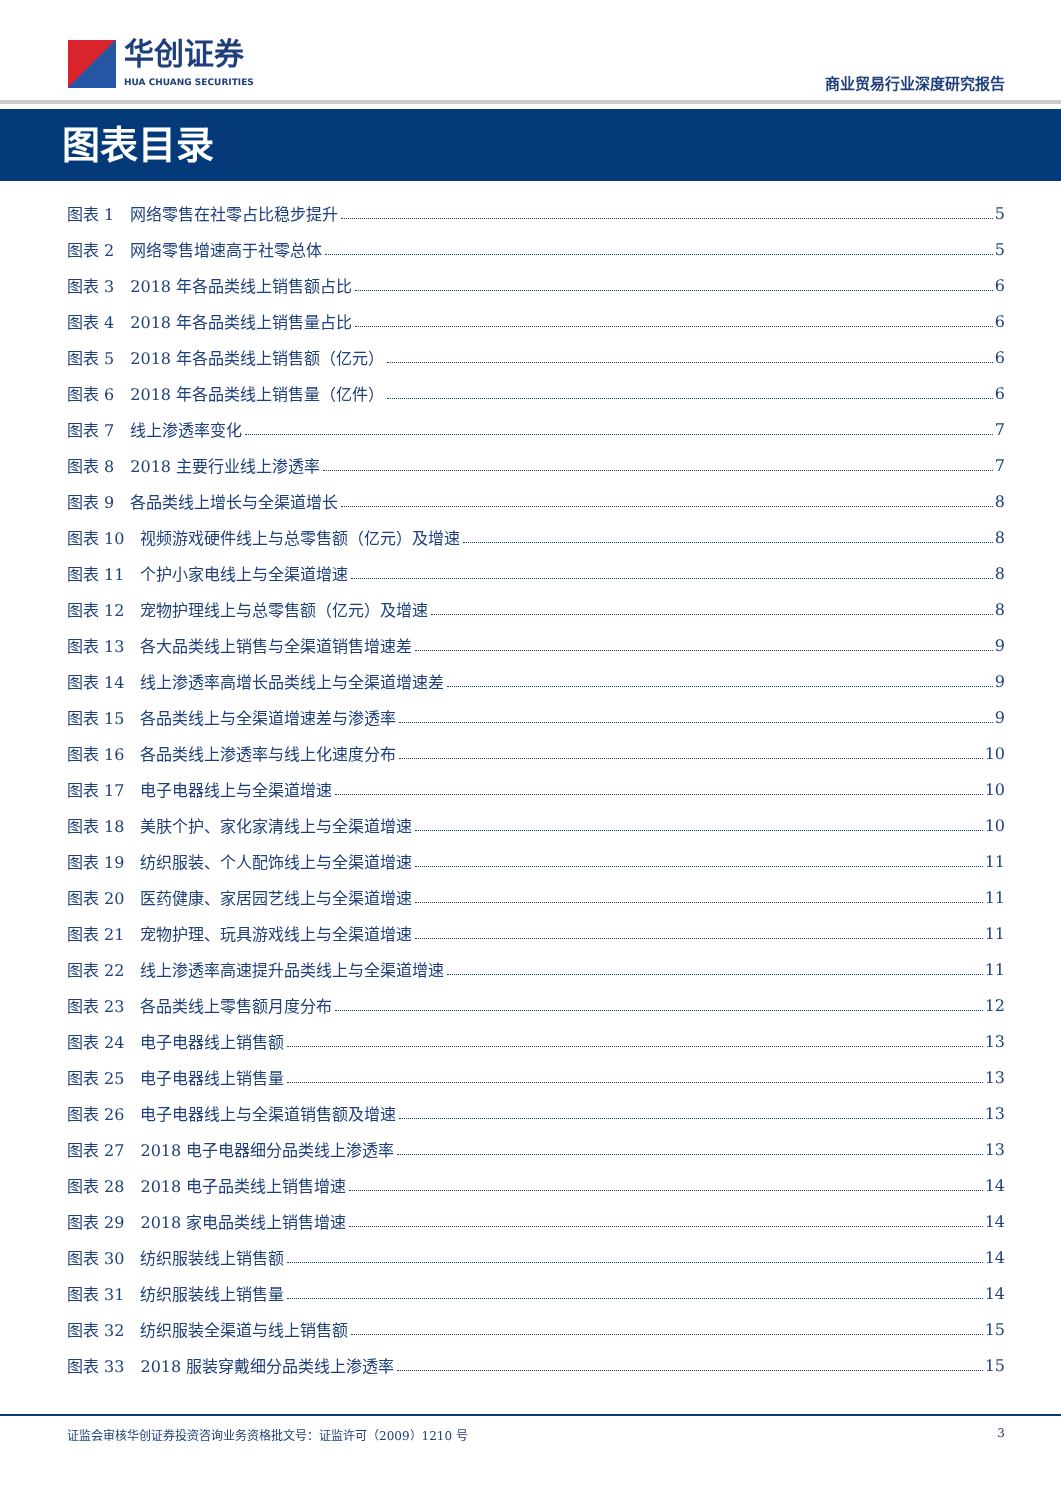华创证券
HUA CHUANG SECURITIES
商业贸易行业深度研究报告
图表目录
图表 1　网络零售在社零占比稳步提升 5
图表 2　网络零售增速高于社零总体 5
图表 3　2018 年各品类线上销售额占比 6
图表 4　2018 年各品类线上销售量占比 6
图表 5　2018 年各品类线上销售额（亿元） 6
图表 6　2018 年各品类线上销售量（亿件） 6
图表 7　线上渗透率变化 7
图表 8　2018 主要行业线上渗透率 7
图表 9　各品类线上增长与全渠道增长 8
图表 10　视频游戏硬件线上与总零售额（亿元）及增速 8
图表 11　个护小家电线上与全渠道增速 8
图表 12　宠物护理线上与总零售额（亿元）及增速 8
图表 13　各大品类线上销售与全渠道销售增速差 9
图表 14　线上渗透率高增长品类线上与全渠道增速差 9
图表 15　各品类线上与全渠道增速差与渗透率 9
图表 16　各品类线上渗透率与线上化速度分布 10
图表 17　电子电器线上与全渠道增速 10
图表 18　美肤个护、家化家清线上与全渠道增速 10
图表 19　纺织服装、个人配饰线上与全渠道增速 11
图表 20　医药健康、家居园艺线上与全渠道增速 11
图表 21　宠物护理、玩具游戏线上与全渠道增速 11
图表 22　线上渗透率高速提升品类线上与全渠道增速 11
图表 23　各品类线上零售额月度分布 12
图表 24　电子电器线上销售额 13
图表 25　电子电器线上销售量 13
图表 26　电子电器线上与全渠道销售额及增速 13
图表 27　2018 电子电器细分品类线上渗透率 13
图表 28　2018 电子品类线上销售增速 14
图表 29　2018 家电品类线上销售增速 14
图表 30　纺织服装线上销售额 14
图表 31　纺织服装线上销售量 14
图表 32　纺织服装全渠道与线上销售额 15
图表 33　2018 服装穿戴细分品类线上渗透率 15
证监会审核华创证券投资咨询业务资格批文号：证监许可（2009）1210 号 3